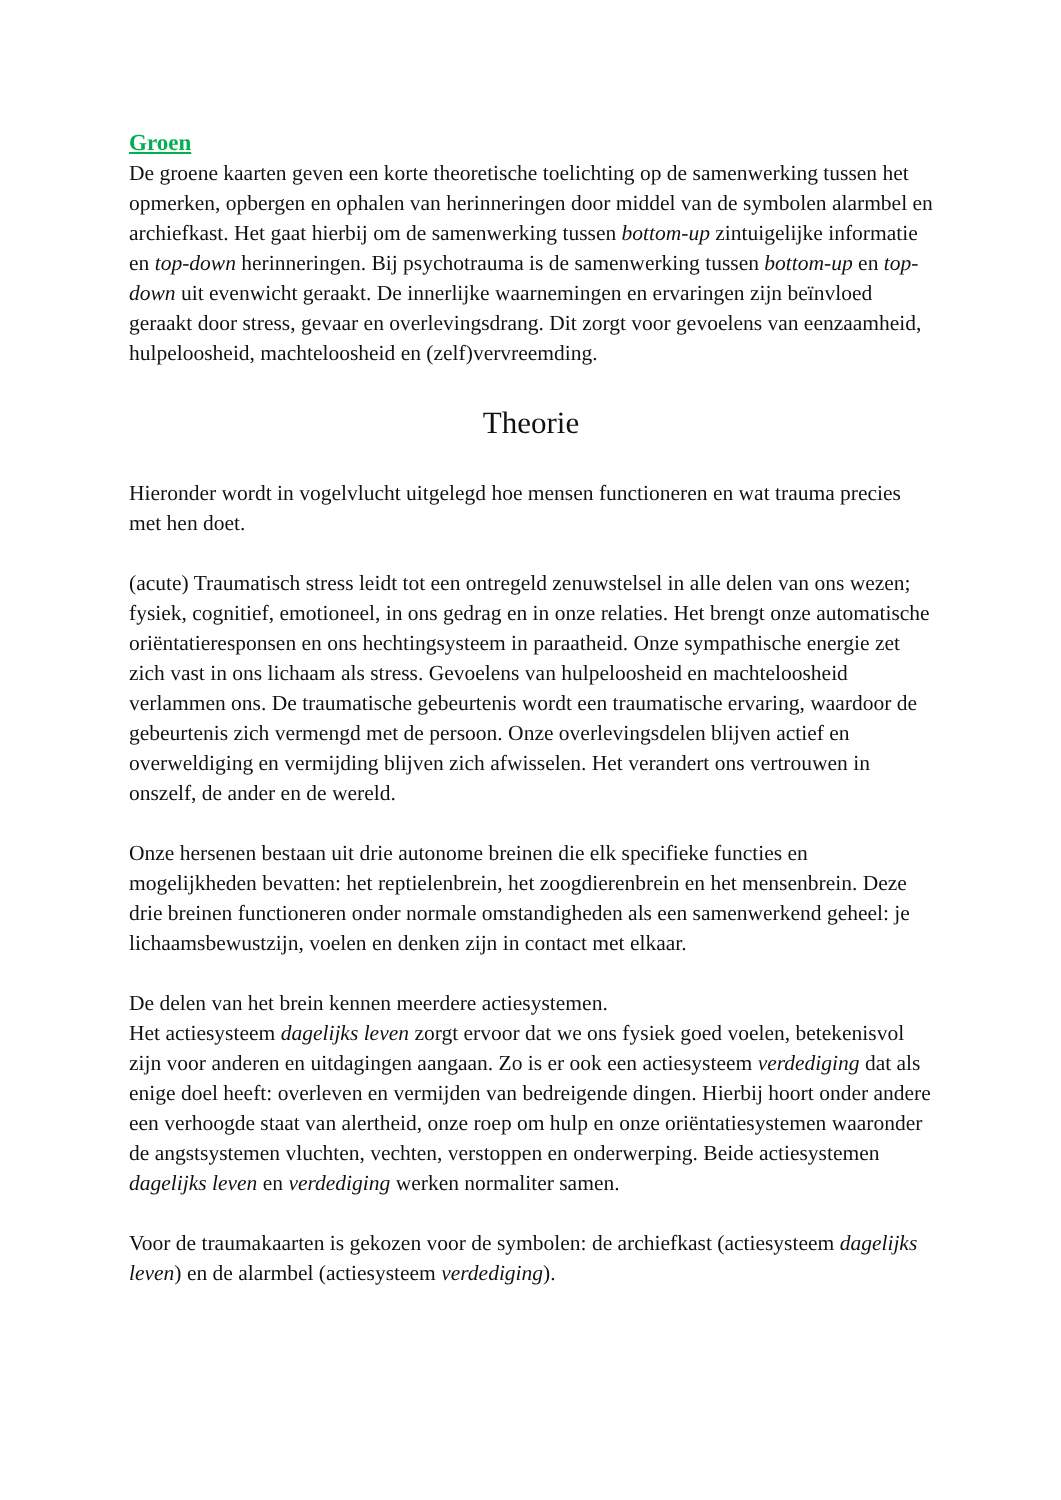Groen
De groene kaarten geven een korte theoretische toelichting op de samenwerking tussen het opmerken, opbergen en ophalen van herinneringen door middel van de symbolen alarmbel en archiefkast. Het gaat hierbij om de samenwerking tussen bottom-up zintuigelijke informatie en top-down herinneringen. Bij psychotrauma is de samenwerking tussen bottom-up en top-down uit evenwicht geraakt. De innerlijke waarnemingen en ervaringen zijn beïnvloed geraakt door stress, gevaar en overlevingsdrang. Dit zorgt voor gevoelens van eenzaamheid, hulpeloosheid, machteloosheid en (zelf)vervreemding.
Theorie
Hieronder wordt in vogelvlucht uitgelegd hoe mensen functioneren en wat trauma precies met hen doet.
(acute) Traumatisch stress leidt tot een ontregeld zenuwstelsel in alle delen van ons wezen; fysiek, cognitief, emotioneel, in ons gedrag en in onze relaties. Het brengt onze automatische oriëntatieresponsen en ons hechtingsysteem in paraatheid. Onze sympathische energie zet zich vast in ons lichaam als stress. Gevoelens van hulpeloosheid en machteloosheid verlammen ons. De traumatische gebeurtenis wordt een traumatische ervaring, waardoor de gebeurtenis zich vermengd met de persoon. Onze overlevingsdelen blijven actief en overweldiging en vermijding blijven zich afwisselen. Het verandert ons vertrouwen in onszelf, de ander en de wereld.
Onze hersenen bestaan uit drie autonome breinen die elk specifieke functies en mogelijkheden bevatten: het reptielenbrein, het zoogdierenbrein en het mensenbrein. Deze drie breinen functioneren onder normale omstandigheden als een samenwerkend geheel: je lichaamsbewustzijn, voelen en denken zijn in contact met elkaar.
De delen van het brein kennen meerdere actiesystemen.
Het actiesysteem dagelijks leven zorgt ervoor dat we ons fysiek goed voelen, betekenisvol zijn voor anderen en uitdagingen aangaan. Zo is er ook een actiesysteem verdediging dat als enige doel heeft: overleven en vermijden van bedreigende dingen. Hierbij hoort onder andere een verhoogde staat van alertheid, onze roep om hulp en onze oriëntatiesystemen waaronder de angstsystemen vluchten, vechten, verstoppen en onderwerping. Beide actiesystemen dagelijks leven en verdediging werken normaliter samen.
Voor de traumakaarten is gekozen voor de symbolen: de archiefkast (actiesysteem dagelijks leven) en de alarmbel (actiesysteem verdediging).